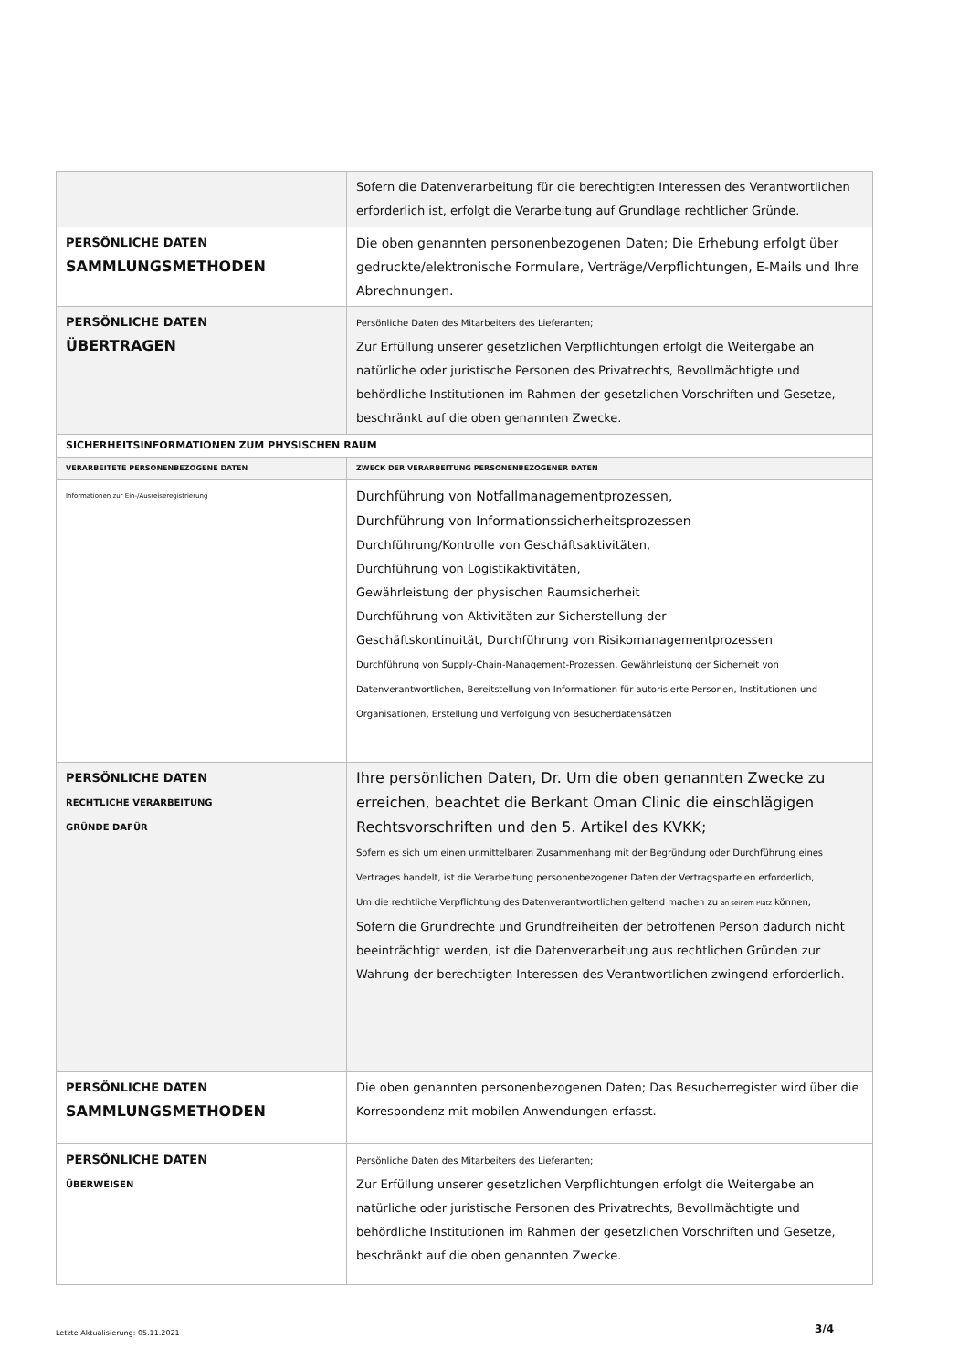| | Sofern die Datenverarbeitung für die berechtigten Interessen des Verantwortlichen erforderlich ist, erfolgt die Verarbeitung auf Grundlage rechtlicher Gründe. |
| PERSÖNLICHE DATEN SAMMLUNGSMETHODEN | Die oben genannten personenbezogenen Daten; Die Erhebung erfolgt über gedruckte/elektronische Formulare, Verträge/Verpflichtungen, E-Mails und Ihre Abrechnungen. |
| PERSÖNLICHE DATEN ÜBERTRAGEN | Persönliche Daten des Mitarbeiters des Lieferanten; Zur Erfüllung unserer gesetzlichen Verpflichtungen erfolgt die Weitergabe an natürliche oder juristische Personen des Privatrechts, Bevollmächtigte und behördliche Institutionen im Rahmen der gesetzlichen Vorschriften und Gesetze, beschränkt auf die oben genannten Zwecke. |
| SICHERHEITSINFORMATIONEN ZUM PHYSISCHEN RAUM | |
| VERARBEITETE PERSONENBEZOGENE DATEN | ZWECK DER VERARBEITUNG PERSONENBEZOGENER DATEN |
| Informationen zur Ein-/Ausreiseregistrierung | Durchführung von Notfallmanagementprozessen, Durchführung von Informationssicherheitsprozessen Durchführung/Kontrolle von Geschäftsaktivitäten, Durchführung von Logistikaktivitäten, Gewährleistung der physischen Raumsicherheit Durchführung von Aktivitäten zur Sicherstellung der Geschäftskontinuität, Durchführung von Risikomanagementprozessen Durchführung von Supply-Chain-Management-Prozessen, Gewährleistung der Sicherheit von Datenverantwortlichen, Bereitstellung von Informationen für autorisierte Personen, Institutionen und Organisationen, Erstellung und Verfolgung von Besucherdatensätzen |
| PERSÖNLICHE DATEN RECHTLICHE VERARBEITUNG GRÜNDE DAFÜR | Ihre persönlichen Daten, Dr. Um die oben genannten Zwecke zu erreichen, beachtet die Berkant Oman Clinic die einschlägigen Rechtsvorschriften und den 5. Artikel des KVKK; Sofern es sich um einen unmittelbaren Zusammenhang mit der Begründung oder Durchführung eines Vertrages handelt, ist die Verarbeitung personenbezogener Daten der Vertragsparteien erforderlich, Um die rechtliche Verpflichtung des Datenverantwortlichen geltend machen zu an seinem Platz können, Sofern die Grundrechte und Grundfreiheiten der betroffenen Person dadurch nicht beeinträchtigt werden, ist die Datenverarbeitung aus rechtlichen Gründen zur Wahrung der berechtigten Interessen des Verantwortlichen zwingend erforderlich. |
| PERSÖNLICHE DATEN SAMMLUNGSMETHODEN | Die oben genannten personenbezogenen Daten; Das Besucherregister wird über die Korrespondenz mit mobilen Anwendungen erfasst. |
| PERSÖNLICHE DATEN ÜBERWEISEN | Persönliche Daten des Mitarbeiters des Lieferanten; Zur Erfüllung unserer gesetzlichen Verpflichtungen erfolgt die Weitergabe an natürliche oder juristische Personen des Privatrechts, Bevollmächtigte und behördliche Institutionen im Rahmen der gesetzlichen Vorschriften und Gesetze, beschränkt auf die oben genannten Zwecke. |
Letzte Aktualisierung: 05.11.2021
3/4